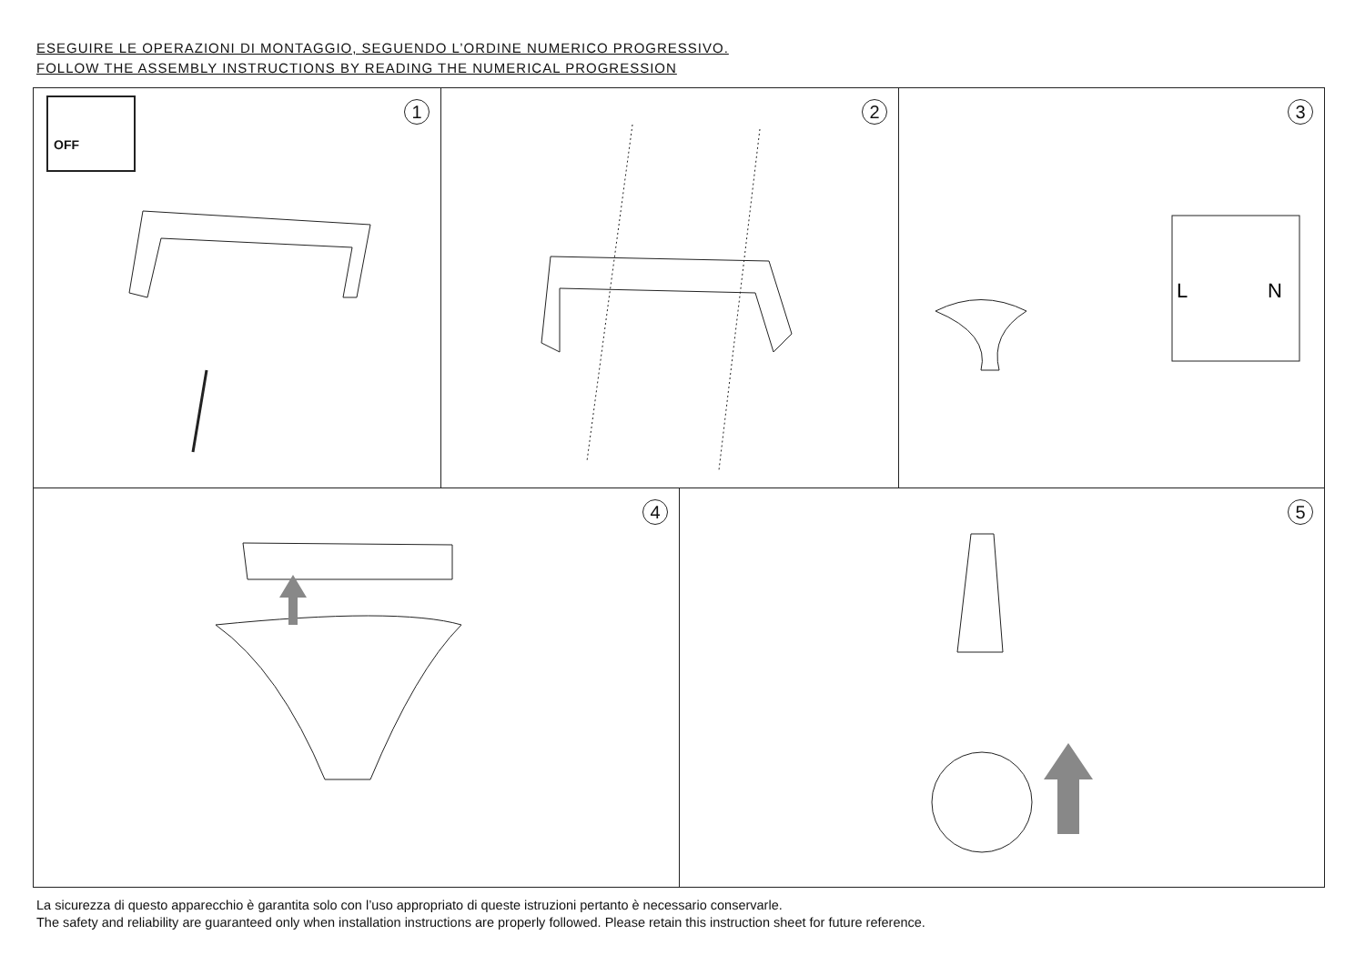ESEGUIRE LE OPERAZIONI DI MONTAGGIO, SEGUENDO L’ORDINE NUMERICO PROGRESSIVO.
FOLLOW THE ASSEMBLY INSTRUCTIONS BY READING THE NUMERICAL PROGRESSION
OFF 1
2
3
L
N
4
5
La sicurezza di questo apparecchio è garantita solo con l’uso appropriato di queste istruzioni pertanto è necessario conservarle.
The safety and reliability are guaranteed only when installation instructions are properly followed. Please retain this instruction sheet for future reference.